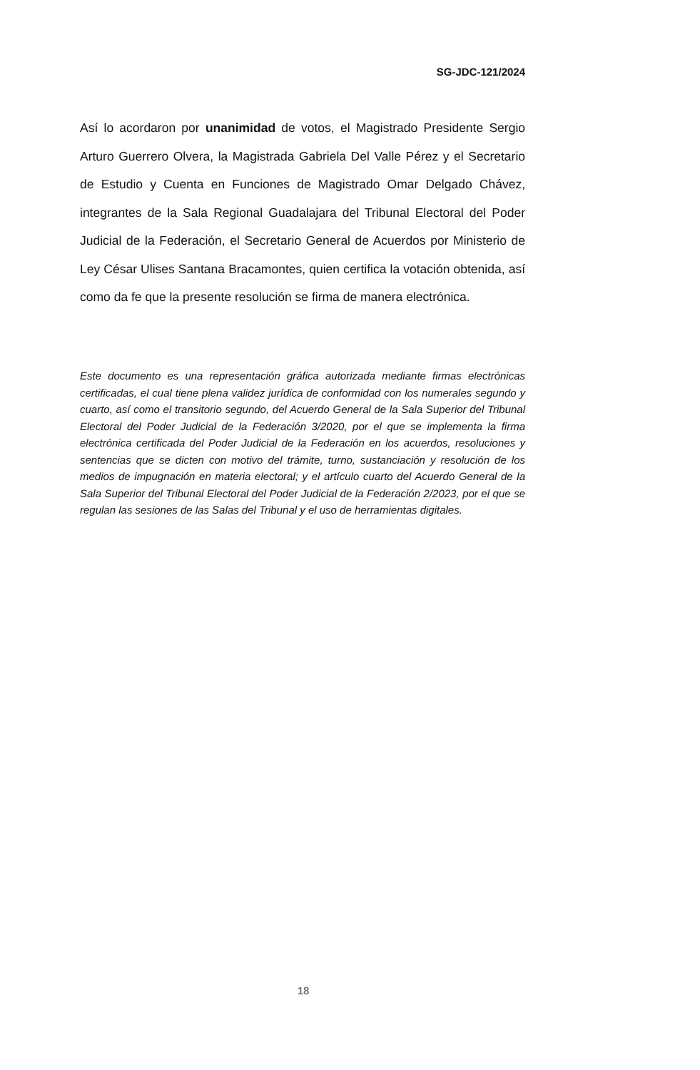SG-JDC-121/2024
Así lo acordaron por unanimidad de votos, el Magistrado Presidente Sergio Arturo Guerrero Olvera, la Magistrada Gabriela Del Valle Pérez y el Secretario de Estudio y Cuenta en Funciones de Magistrado Omar Delgado Chávez, integrantes de la Sala Regional Guadalajara del Tribunal Electoral del Poder Judicial de la Federación, el Secretario General de Acuerdos por Ministerio de Ley César Ulises Santana Bracamontes, quien certifica la votación obtenida, así como da fe que la presente resolución se firma de manera electrónica.
Este documento es una representación gráfica autorizada mediante firmas electrónicas certificadas, el cual tiene plena validez jurídica de conformidad con los numerales segundo y cuarto, así como el transitorio segundo, del Acuerdo General de la Sala Superior del Tribunal Electoral del Poder Judicial de la Federación 3/2020, por el que se implementa la firma electrónica certificada del Poder Judicial de la Federación en los acuerdos, resoluciones y sentencias que se dicten con motivo del trámite, turno, sustanciación y resolución de los medios de impugnación en materia electoral; y el artículo cuarto del Acuerdo General de la Sala Superior del Tribunal Electoral del Poder Judicial de la Federación 2/2023, por el que se regulan las sesiones de las Salas del Tribunal y el uso de herramientas digitales.
18